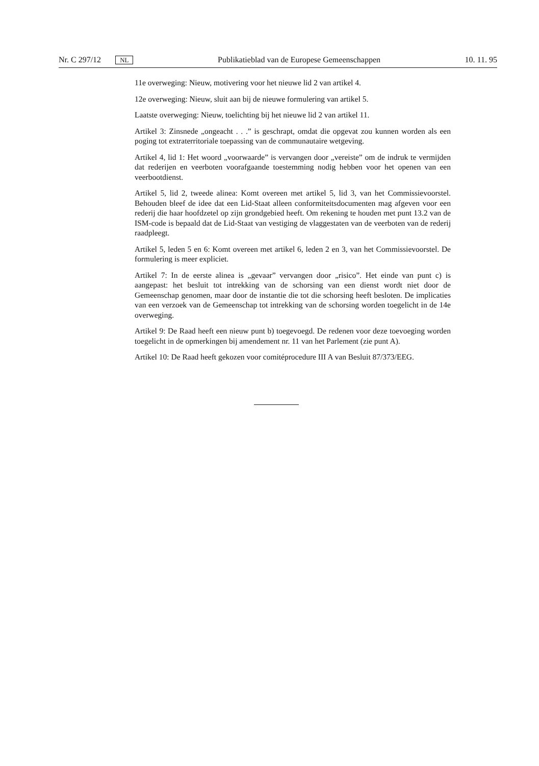Nr. C 297/12 NL Publikatieblad van de Europese Gemeenschappen 10. 11. 95
11e overweging: Nieuw, motivering voor het nieuwe lid 2 van artikel 4.
12e overweging: Nieuw, sluit aan bij de nieuwe formulering van artikel 5.
Laatste overweging: Nieuw, toelichting bij het nieuwe lid 2 van artikel 11.
Artikel 3: Zinsnede „ongeacht . . .” is geschrapt, omdat die opgevat zou kunnen worden als een poging tot extraterritoriale toepassing van de communautaire wetgeving.
Artikel 4, lid 1: Het woord „voorwaarde” is vervangen door „vereiste” om de indruk te vermijden dat rederijen en veerboten voorafgaande toestemming nodig hebben voor het openen van een veerbootdienst.
Artikel 5, lid 2, tweede alinea: Komt overeen met artikel 5, lid 3, van het Commissievoorstel. Behouden bleef de idee dat een Lid-Staat alleen conformiteitsdocumenten mag afgeven voor een rederij die haar hoofdzetel op zijn grondgebied heeft. Om rekening te houden met punt 13.2 van de ISM-code is bepaald dat de Lid-Staat van vestiging de vlaggestaten van de veerboten van de rederij raadpleegt.
Artikel 5, leden 5 en 6: Komt overeen met artikel 6, leden 2 en 3, van het Commissievoorstel. De formulering is meer expliciet.
Artikel 7: In de eerste alinea is „gevaar” vervangen door „risico”. Het einde van punt c) is aangepast: het besluit tot intrekking van de schorsing van een dienst wordt niet door de Gemeenschap genomen, maar door de instantie die tot die schorsing heeft besloten. De implicaties van een verzoek van de Gemeenschap tot intrekking van de schorsing worden toegelicht in de 14e overweging.
Artikel 9: De Raad heeft een nieuw punt b) toegevoegd. De redenen voor deze toevoeging worden toegelicht in de opmerkingen bij amendement nr. 11 van het Parlement (zie punt A).
Artikel 10: De Raad heeft gekozen voor comitéprocedure III A van Besluit 87/373/EEG.